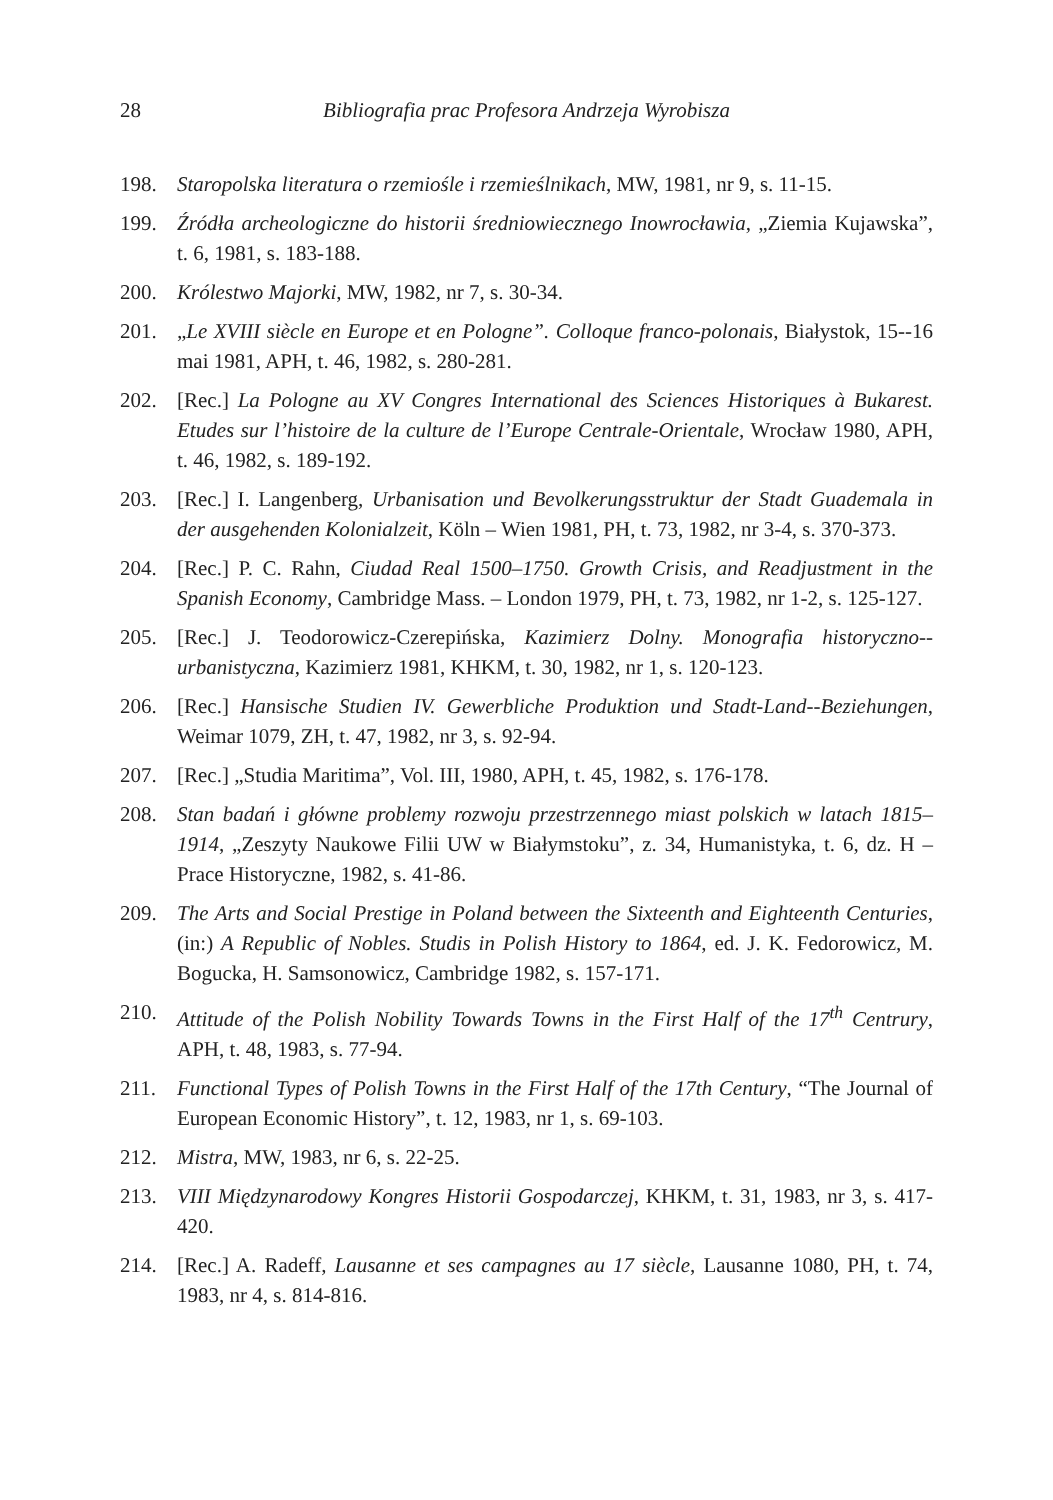28 Bibliografia prac Profesora Andrzeja Wyrobisza
198. Staropolska literatura o rzemiośle i rzemieślnikach, MW, 1981, nr 9, s. 11-15.
199. Źródła archeologiczne do historii średniowiecznego Inowrocławia, „Ziemia Kujawska”, t. 6, 1981, s. 183-188.
200. Królestwo Majorki, MW, 1982, nr 7, s. 30-34.
201. „Le XVIII siècle en Europe et en Pologne”. Colloque franco-polonais, Białystok, 15--16 mai 1981, APH, t. 46, 1982, s. 280-281.
202. [Rec.] La Pologne au XV Congres International des Sciences Historiques à Bukarest. Etudes sur l’histoire de la culture de l’Europe Centrale-Orientale, Wrocław 1980, APH, t. 46, 1982, s. 189-192.
203. [Rec.] I. Langenberg, Urbanisation und Bevolkerungsstruktur der Stadt Guademala in der ausgehenden Kolonialzeit, Köln – Wien 1981, PH, t. 73, 1982, nr 3-4, s. 370-373.
204. [Rec.] P. C. Rahn, Ciudad Real 1500–1750. Growth Crisis, and Readjustment in the Spanish Economy, Cambridge Mass. – London 1979, PH, t. 73, 1982, nr 1-2, s. 125-127.
205. [Rec.] J. Teodorowicz-Czerepińska, Kazimierz Dolny. Monografia historyczno--urbanistyczna, Kazimierz 1981, KHKM, t. 30, 1982, nr 1, s. 120-123.
206. [Rec.] Hansische Studien IV. Gewerbliche Produktion und Stadt-Land--Beziehungen, Weimar 1079, ZH, t. 47, 1982, nr 3, s. 92-94.
207. [Rec.] „Studia Maritima”, Vol. III, 1980, APH, t. 45, 1982, s. 176-178.
208. Stan badań i główne problemy rozwoju przestrzennego miast polskich w latach 1815–1914, „Zeszyty Naukowe Filii UW w Białymstoku”, z. 34, Humanistyka, t. 6, dz. H – Prace Historyczne, 1982, s. 41-86.
209. The Arts and Social Prestige in Poland between the Sixteenth and Eighteenth Centuries, (in:) A Republic of Nobles. Studis in Polish History to 1864, ed. J. K. Fedorowicz, M. Bogucka, H. Samsonowicz, Cambridge 1982, s. 157-171.
210. Attitude of the Polish Nobility Towards Towns in the First Half of the 17<sup>th</sup> Centrury, APH, t. 48, 1983, s. 77-94.
211. Functional Types of Polish Towns in the First Half of the 17th Century, “The Journal of European Economic History”, t. 12, 1983, nr 1, s. 69-103.
212. Mistra, MW, 1983, nr 6, s. 22-25.
213. VIII Międzynarodowy Kongres Historii Gospodarczej, KHKM, t. 31, 1983, nr 3, s. 417-420.
214. [Rec.] A. Radeff, Lausanne et ses campagnes au 17 siècle, Lausanne 1080, PH, t. 74, 1983, nr 4, s. 814-816.